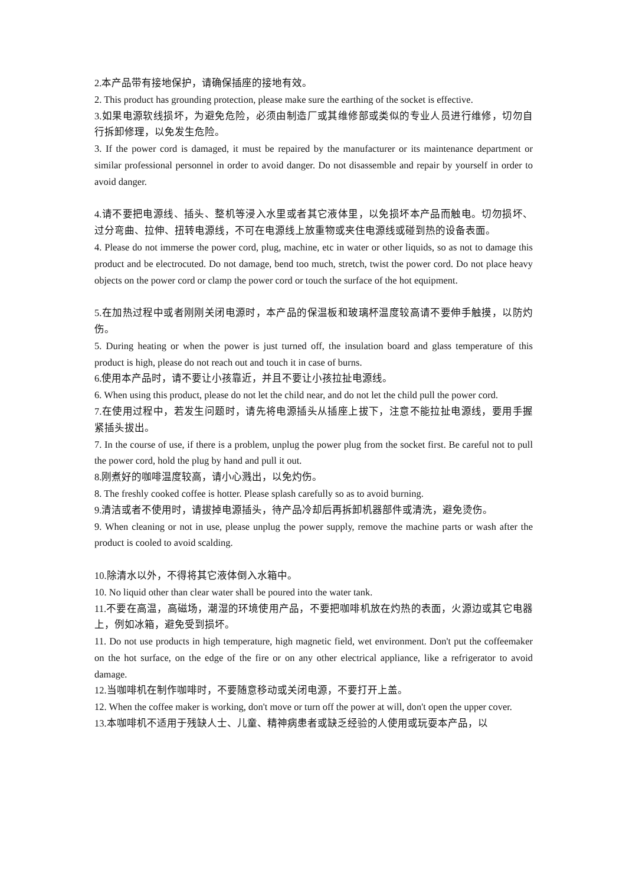2.本产品带有接地保护，请确保插座的接地有效。
2. This product has grounding protection, please make sure the earthing of the socket is effective.
3.如果电源软线损坏，为避免危险，必须由制造厂或其维修部或类似的专业人员进行维修，切勿自行拆卸修理，以免发生危险。
3. If the power cord is damaged, it must be repaired by the manufacturer or its maintenance department or similar professional personnel in order to avoid danger. Do not disassemble and repair by yourself in order to avoid danger.
4.请不要把电源线、插头、整机等浸入水里或者其它液体里，以免损坏本产品而触电。切勿损坏、过分弯曲、拉伸、扭转电源线，不可在电源线上放重物或夹住电源线或碰到热的设备表面。
4. Please do not immerse the power cord, plug, machine, etc in water or other liquids, so as not to damage this product and be electrocuted. Do not damage, bend too much, stretch, twist the power cord. Do not place heavy objects on the power cord or clamp the power cord or touch the surface of the hot equipment.
5.在加热过程中或者刚刚关闭电源时，本产品的保温板和玻璃杯温度较高请不要伸手触摸，以防灼伤。
5. During heating or when the power is just turned off, the insulation board and glass temperature of this product is high, please do not reach out and touch it in case of burns.
6.使用本产品时，请不要让小孩靠近，并且不要让小孩拉扯电源线。
6. When using this product, please do not let the child near, and do not let the child pull the power cord.
7.在使用过程中，若发生问题时，请先将电源插头从插座上拔下，注意不能拉扯电源线，要用手握紧插头拔出。
7. In the course of use, if there is a problem, unplug the power plug from the socket first. Be careful not to pull the power cord, hold the plug by hand and pull it out.
8.刚煮好的咖啡温度较高，请小心溅出，以免灼伤。
8. The freshly cooked coffee is hotter. Please splash carefully so as to avoid burning.
9.清洁或者不使用时，请拔掉电源插头，待产品冷却后再拆卸机器部件或清洗，避免烫伤。
9. When cleaning or not in use, please unplug the power supply, remove the machine parts or wash after the product is cooled to avoid scalding.
10.除清水以外，不得将其它液体倒入水箱中。
10. No liquid other than clear water shall be poured into the water tank.
11.不要在高温，高磁场，潮湿的环境使用产品，不要把咖啡机放在灼热的表面，火源边或其它电器上，例如冰箱，避免受到损坏。
11. Do not use products in high temperature, high magnetic field, wet environment. Don't put the coffeemaker on the hot surface, on the edge of the fire or on any other electrical appliance, like a refrigerator to avoid damage.
12.当咖啡机在制作咖啡时，不要随意移动或关闭电源，不要打开上盖。
12. When the coffee maker is working, don't move or turn off the power at will, don't open the upper cover.
13.本咖啡机不适用于残缺人士、儿童、精神病患者或缺乏经验的人使用或玩耍本产品，以